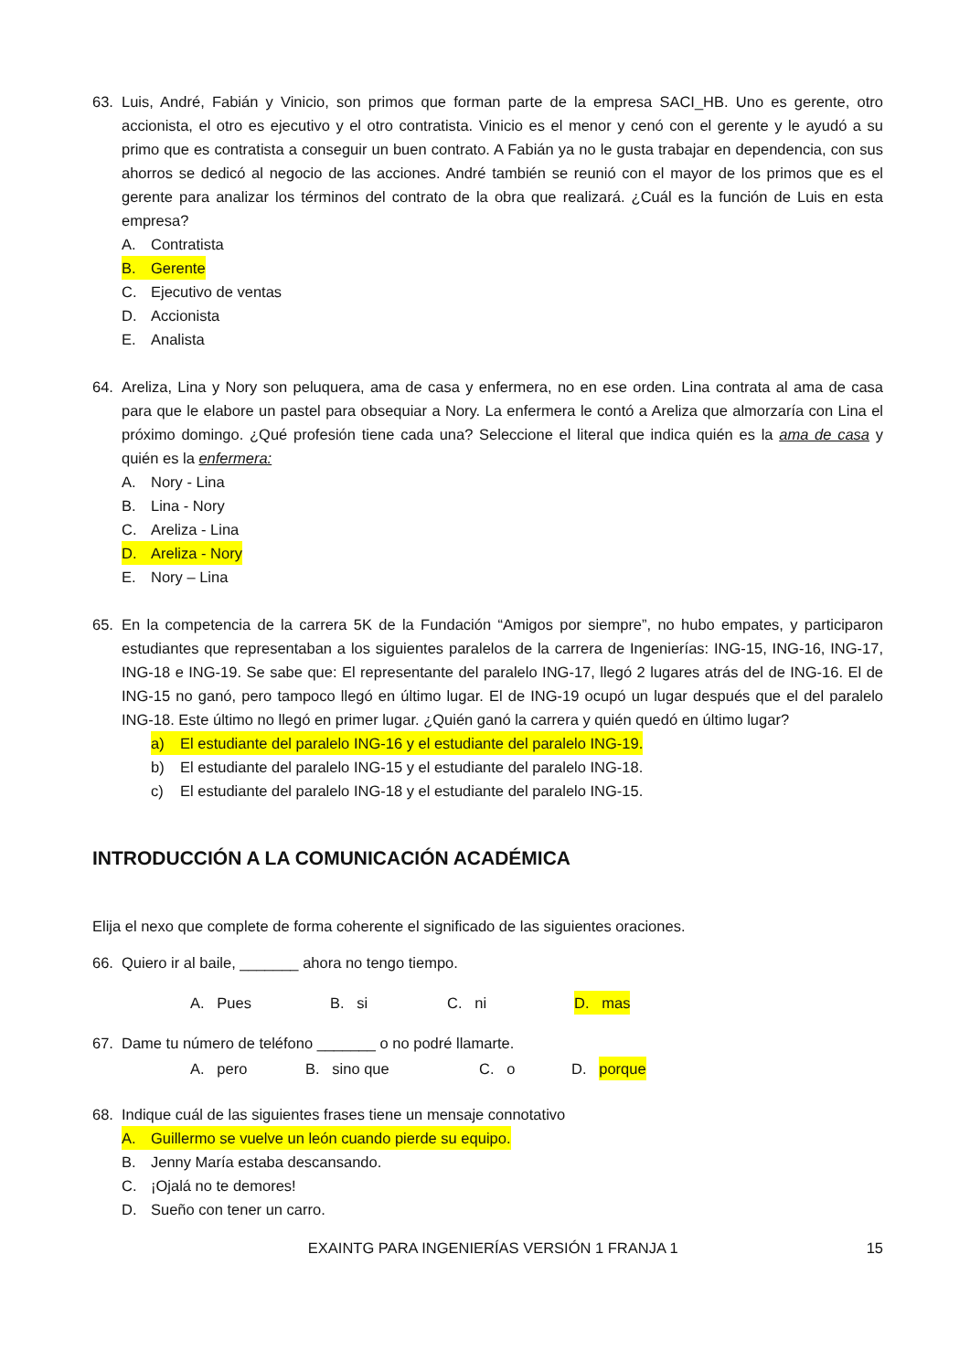63. Luis, André, Fabián y Vinicio, son primos que forman parte de la empresa SACI_HB. Uno es gerente, otro accionista, el otro es ejecutivo y el otro contratista. Vinicio es el menor y cenó con el gerente y le ayudó a su primo que es contratista a conseguir un buen contrato. A Fabián ya no le gusta trabajar en dependencia, con sus ahorros se dedicó al negocio de las acciones. André también se reunió con el mayor de los primos que es el gerente para analizar los términos del contrato de la obra que realizará. ¿Cuál es la función de Luis en esta empresa?
A. Contratista
B. Gerente
C. Ejecutivo de ventas
D. Accionista
E. Analista
64. Areliza, Lina y Nory son peluquera, ama de casa y enfermera, no en ese orden. Lina contrata al ama de casa para que le elabore un pastel para obsequiar a Nory. La enfermera le contó a Areliza que almorzaría con Lina el próximo domingo. ¿Qué profesión tiene cada una? Seleccione el literal que indica quién es la ama de casa y quién es la enfermera:
A. Nory - Lina
B. Lina - Nory
C. Areliza - Lina
D. Areliza - Nory
E. Nory – Lina
65. En la competencia de la carrera 5K de la Fundación “Amigos por siempre”, no hubo empates, y participaron estudiantes que representaban a los siguientes paralelos de la carrera de Ingenierías: ING-15, ING-16, ING-17, ING-18 e ING-19. Se sabe que: El representante del paralelo ING-17, llegó 2 lugares atrás del de ING-16. El de ING-15 no ganó, pero tampoco llegó en último lugar. El de ING-19 ocupó un lugar después que el del paralelo ING-18. Este último no llegó en primer lugar. ¿Quién ganó la carrera y quién quedó en último lugar?
a) El estudiante del paralelo ING-16 y el estudiante del paralelo ING-19.
b) El estudiante del paralelo ING-15 y el estudiante del paralelo ING-18.
c) El estudiante del paralelo ING-18 y el estudiante del paralelo ING-15.
INTRODUCCIÓN A LA COMUNICACIÓN ACADÉMICA
Elija el nexo que complete de forma coherente el significado de las siguientes oraciones.
66. Quiero ir al baile, _______ ahora no tengo tiempo.
A. Pues B. si C. ni D. mas
67. Dame tu número de teléfono _______ o no podré llamarte.
A. pero B. sino que C. o D. porque
68. Indique cuál de las siguientes frases tiene un mensaje connotativo
A. Guillermo se vuelve un león cuando pierde su equipo.
B. Jenny María estaba descansando.
C. ¡Ojalá no te demores!
D. Sueño con tener un carro.
EXAINTG PARA INGENIERÍAS VERSIÓN 1 FRANJA 1 15